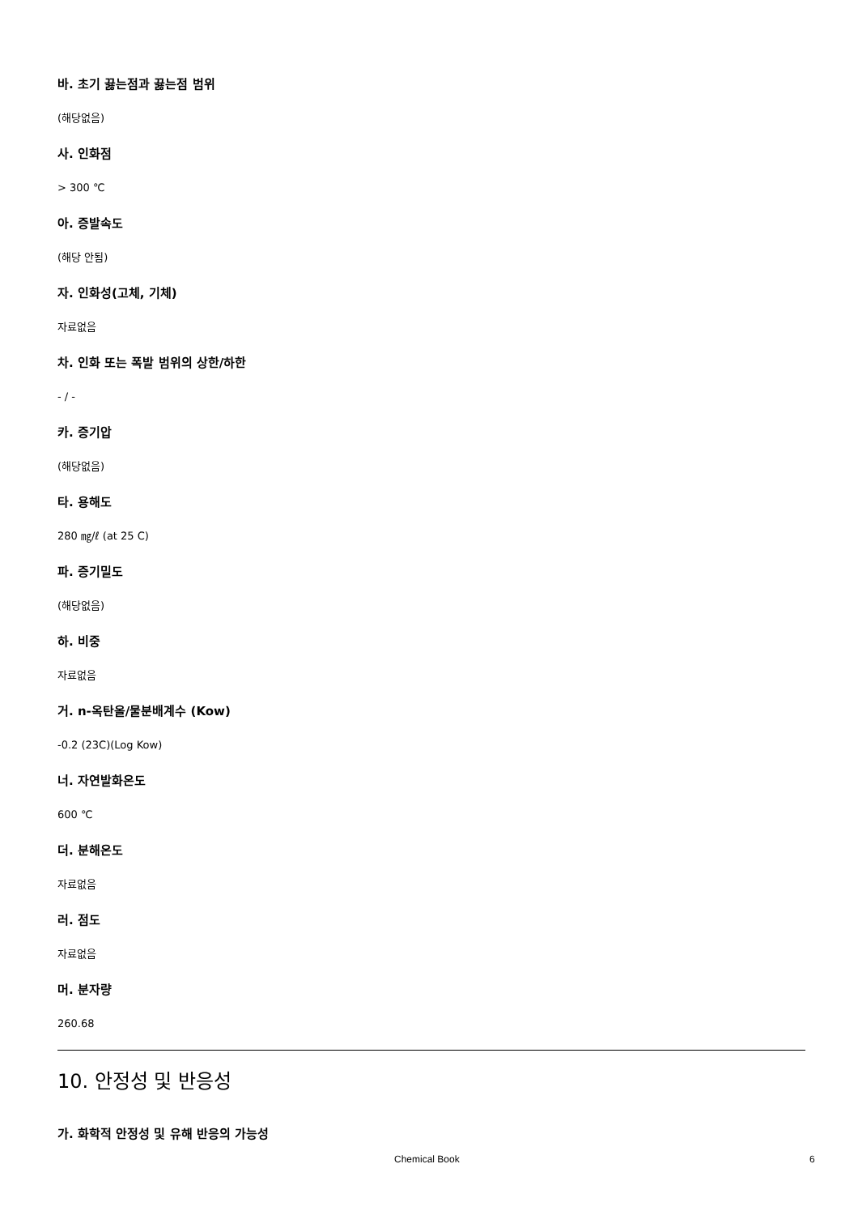바. 초기 끓는점과 끓는점 범위
(해당없음)
사. 인화점
> 300 ℃
아. 증발속도
(해당 안됨)
자. 인화성(고체, 기체)
자료없음
차. 인화 또는 폭발 범위의 상한/하한
- / -
카. 증기압
(해당없음)
타. 용해도
280 ㎎/ℓ (at 25 C)
파. 증기밀도
(해당없음)
하. 비중
자료없음
거. n-옥탄올/물분배계수 (Kow)
-0.2 (23C)(Log Kow)
너. 자연발화온도
600 ℃
더. 분해온도
자료없음
러. 점도
자료없음
머. 분자량
260.68
10. 안정성 및 반응성
가. 화학적 안정성 및 유해 반응의 가능성
Chemical Book 6